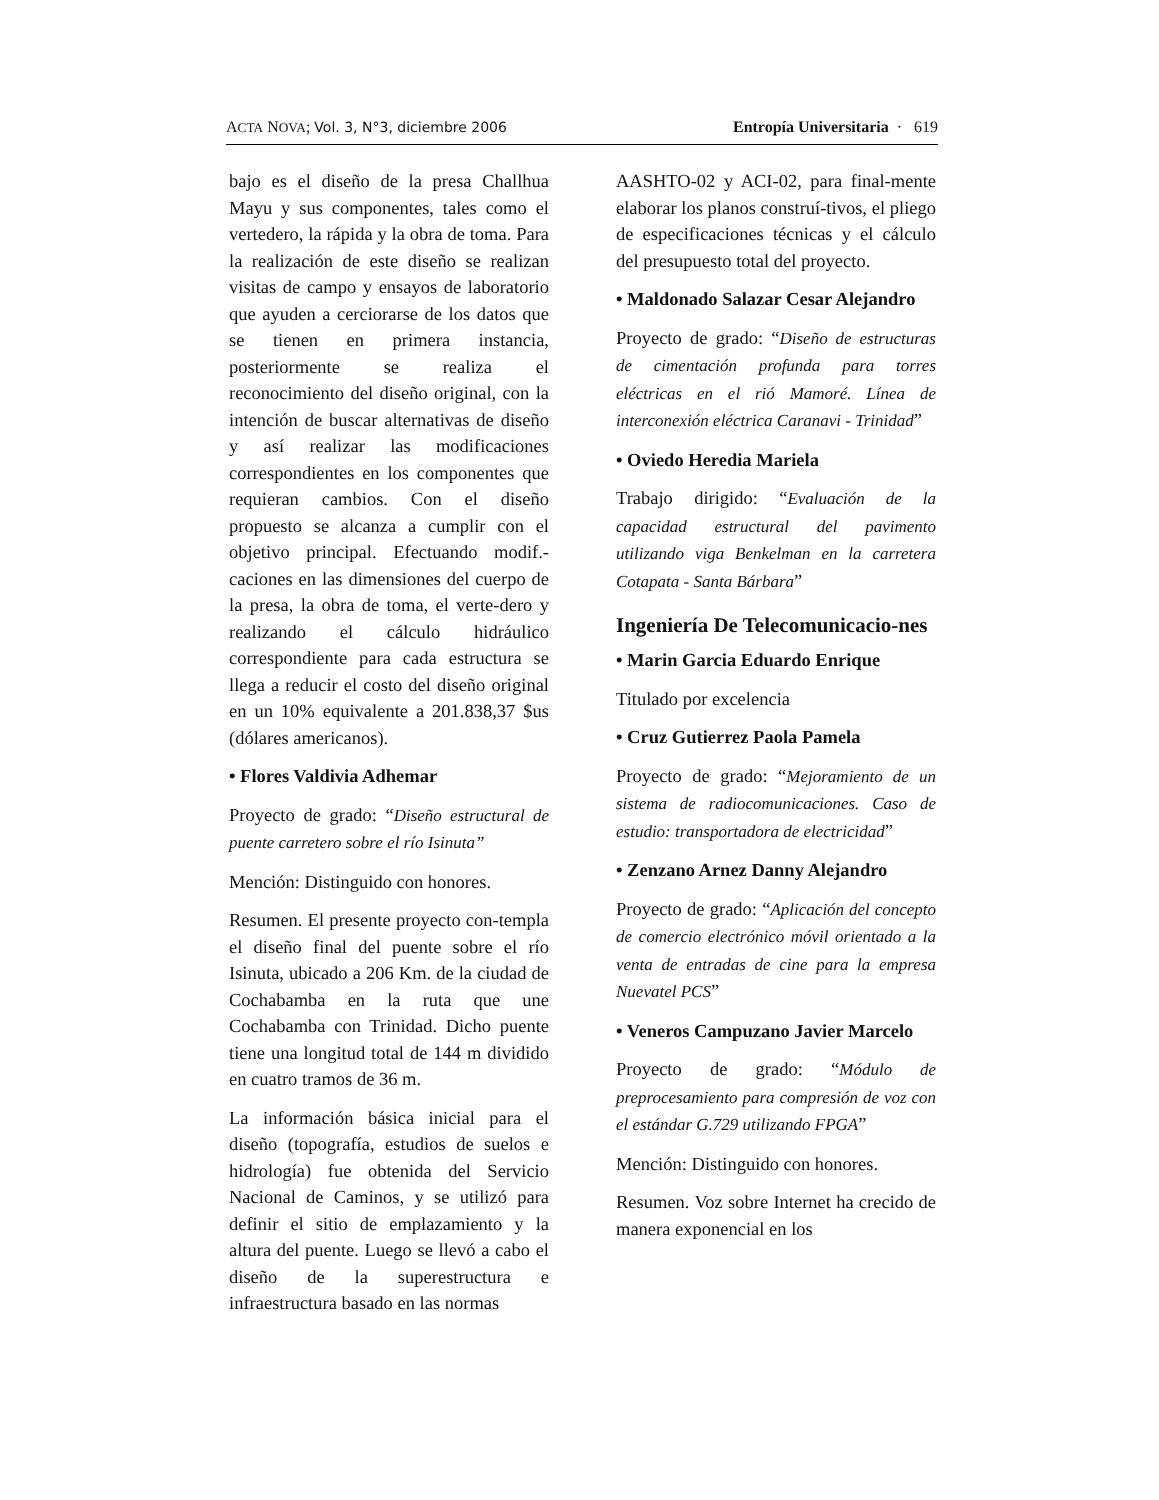ACTA NOVA; Vol. 3, N°3, diciembre 2006
Entropía Universitaria · 619
bajo es el diseño de la presa Challhua Mayu y sus componentes, tales como el vertedero, la rápida y la obra de toma. Para la realización de este diseño se realizan visitas de campo y ensayos de laboratorio que ayuden a cerciorarse de los datos que se tienen en primera instancia, posteriormente se realiza el reconocimiento del diseño original, con la intención de buscar alternativas de diseño y así realizar las modificaciones correspondientes en los componentes que requieran cambios. Con el diseño propuesto se alcanza a cumplir con el objetivo principal. Efectuando modif.-caciones en las dimensiones del cuerpo de la presa, la obra de toma, el verte-dero y realizando el cálculo hidráulico correspondiente para cada estructura se llega a reducir el costo del diseño original en un 10% equivalente a 201.838,37 $us (dólares americanos).
• Flores Valdivia Adhemar
Proyecto de grado: “Diseño estructural de puente carretero sobre el río Isinuta”
Mención: Distinguido con honores.
Resumen. El presente proyecto con-templa el diseño final del puente sobre el río Isinuta, ubicado a 206 Km. de la ciudad de Cochabamba en la ruta que une Cochabamba con Trinidad. Dicho puente tiene una longitud total de 144 m dividido en cuatro tramos de 36 m.
La información básica inicial para el diseño (topografía, estudios de suelos e hidrología) fue obtenida del Servicio Nacional de Caminos, y se utilizó para definir el sitio de emplazamiento y la altura del puente. Luego se llevó a cabo el diseño de la superestructura e infraestructura basado en las normas
AASHTO-02 y ACI-02, para final-mente elaborar los planos construí-tivos, el pliego de especificaciones técnicas y el cálculo del presupuesto total del proyecto.
• Maldonado Salazar Cesar Alejandro
Proyecto de grado: “Diseño de estructuras de cimentación profunda para torres eléctricas en el rió Mamoré. Línea de interconexión eléctrica Caranavi - Trinidad”
• Oviedo Heredia Mariela
Trabajo dirigido: “Evaluación de la capacidad estructural del pavimento utilizando viga Benkelman en la carretera Cotapata - Santa Bárbara”
Ingeniería De Telecomunicacio-nes
• Marin Garcia Eduardo Enrique
Titulado por excelencia
• Cruz Gutierrez Paola Pamela
Proyecto de grado: “Mejoramiento de un sistema de radiocomunicaciones. Caso de estudio: transportadora de electricidad”
• Zenzano Arnez Danny Alejandro
Proyecto de grado: “Aplicación del concepto de comercio electrónico móvil orientado a la venta de entradas de cine para la empresa Nuevatel PCS”
• Veneros Campuzano Javier Marcelo
Proyecto de grado: “Módulo de preprocesamiento para compresión de voz con el estándar G.729 utilizando FPGA”
Mención: Distinguido con honores.
Resumen. Voz sobre Internet ha crecido de manera exponencial en los